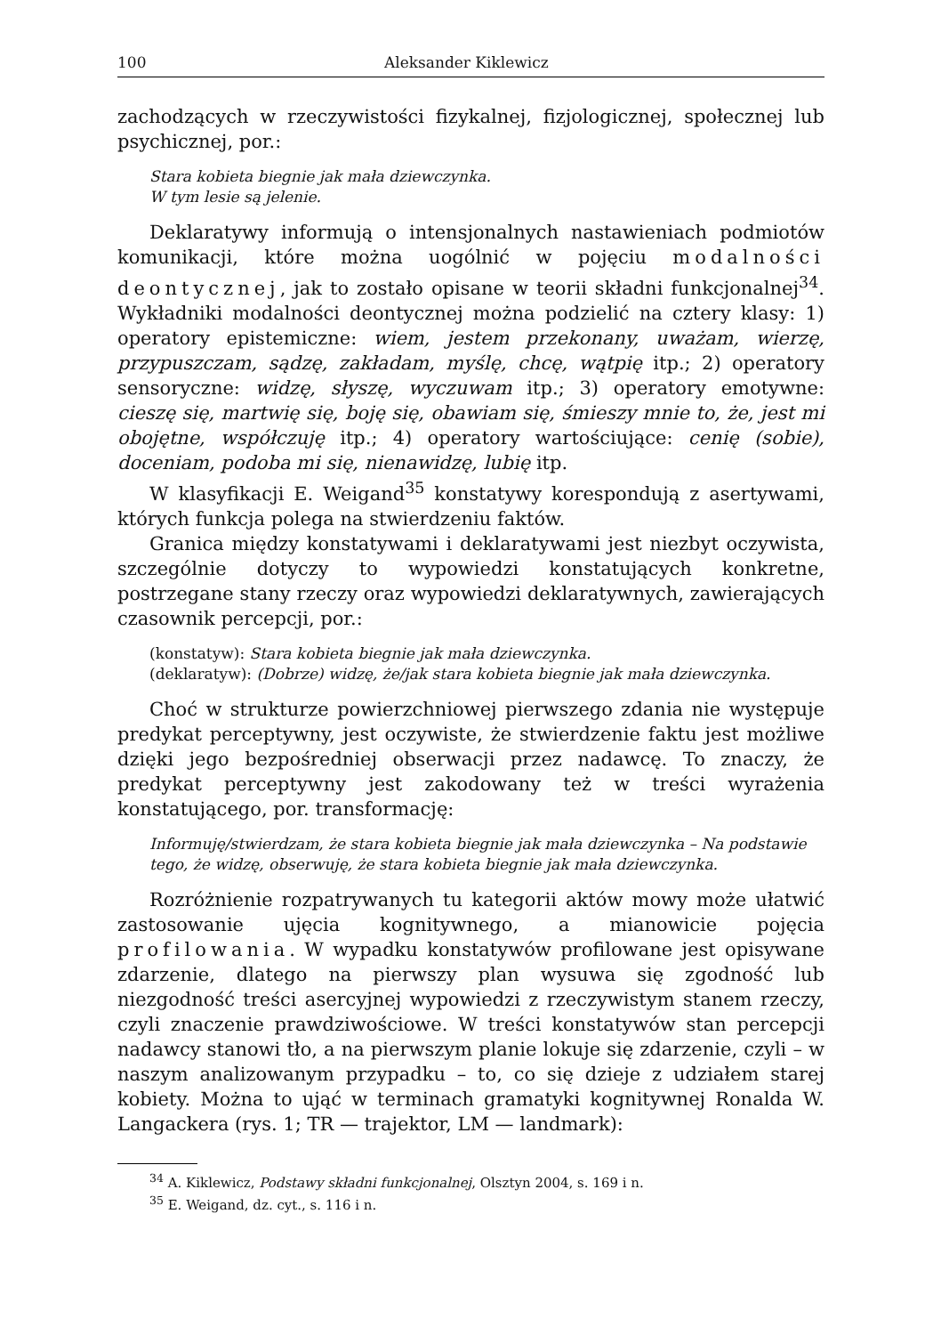100 Aleksander Kiklewicz
zachodzących w rzeczywistości fizykalnej, fizjologicznej, społecznej lub psychicznej, por.:
Stara kobieta biegnie jak mała dziewczynka.
W tym lesie są jelenie.
Deklaratywy informują o intensjonalnych nastawieniach podmiotów komunikacji, które można uogólnić w pojęciu modalności deontycznej, jak to zostało opisane w teorii składni funkcjonalnej<sup>34</sup>. Wykładniki modalności deontycznej można podzielić na cztery klasy: 1) operatory epistemiczne: wiem, jestem przekonany, uważam, wierzę, przypuszczam, sądzę, zakładam, myślę, chcę, wątpię itp.; 2) operatory sensoryczne: widzę, słyszę, wyczuwam itp.; 3) operatory emotywne: cieszę się, martwię się, boję się, obawiam się, śmieszy mnie to, że, jest mi obojętne, współczuję itp.; 4) operatory wartościujące: cenię (sobie), doceniam, podoba mi się, nienawidzę, lubię itp.
W klasyfikacji E. Weigand<sup>35</sup> konstatywy korespondują z asertywami, których funkcja polega na stwierdzeniu faktów.
Granica między konstatywami i deklaratywami jest niezbyt oczywista, szczególnie dotyczy to wypowiedzi konstatujących konkretne, postrzegane stany rzeczy oraz wypowiedzi deklaratywnych, zawierających czasownik percepcji, por.:
(konstatyw): Stara kobieta biegnie jak mała dziewczynka.
(deklaratyw): (Dobrze) widzę, że/jak stara kobieta biegnie jak mała dziewczynka.
Choć w strukturze powierzchniowej pierwszego zdania nie występuje predykat perceptywny, jest oczywiste, że stwierdzenie faktu jest możliwe dzięki jego bezpośredniej obserwacji przez nadawcę. To znaczy, że predykat perceptywny jest zakodowany też w treści wyrażenia konstatującego, por. transformację:
Informuję/stwierdzam, że stara kobieta biegnie jak mała dziewczynka – Na podstawie tego, że widzę, obserwuję, że stara kobieta biegnie jak mała dziewczynka.
Rozróżnienie rozpatrywanych tu kategorii aktów mowy może ułatwić zastosowanie ujęcia kognitywnego, a mianowicie pojęcia profilowania. W wypadku konstatywów profilowane jest opisywane zdarzenie, dlatego na pierwszy plan wysuwa się zgodność lub niezgodność treści asercyjnej wypowiedzi z rzeczywistym stanem rzeczy, czyli znaczenie prawdziwościowe. W treści konstatywów stan percepcji nadawcy stanowi tło, a na pierwszym planie lokuje się zdarzenie, czyli – w naszym analizowanym przypadku – to, co się dzieje z udziałem starej kobiety. Można to ująć w terminach gramatyki kognitywnej Ronalda W. Langackera (rys. 1; TR — trajektor, LM — landmark):
<sup>34</sup> A. Kiklewicz, Podstawy składni funkcjonalnej, Olsztyn 2004, s. 169 i n.
<sup>35</sup> E. Weigand, dz. cyt., s. 116 i n.